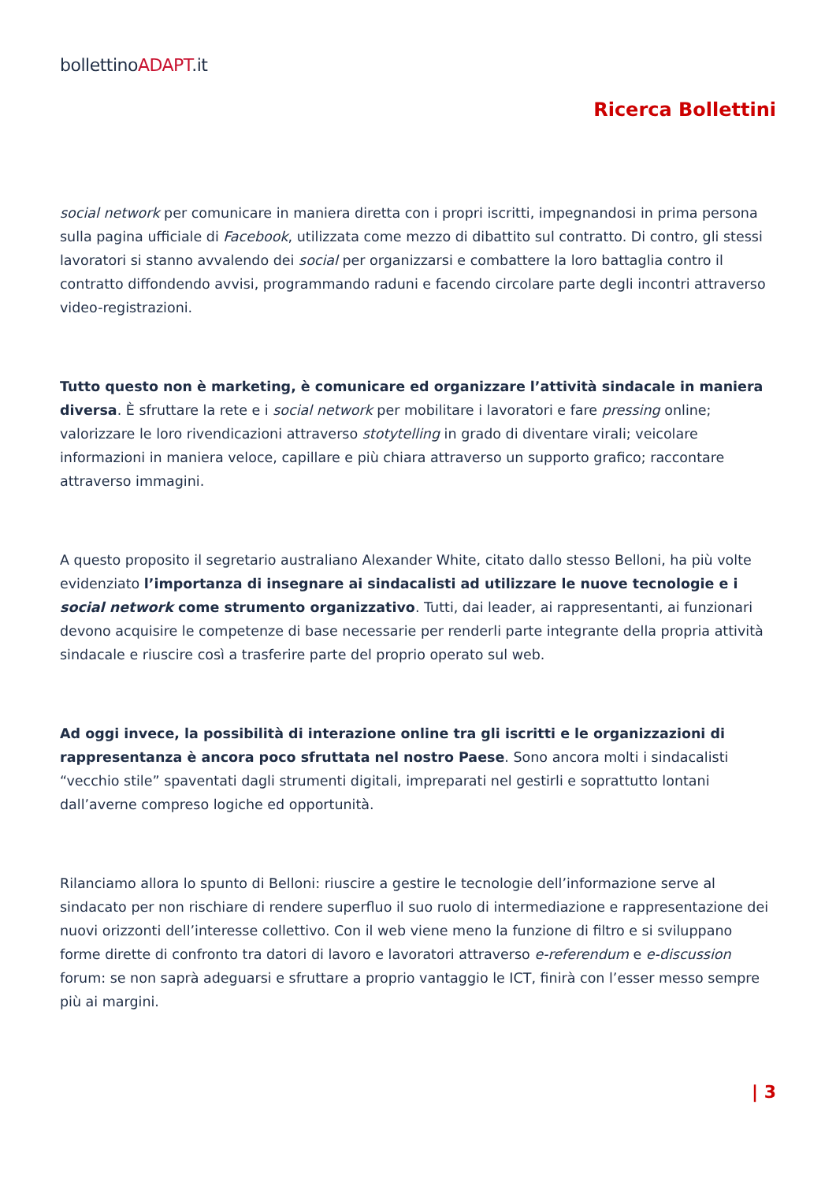bollettinoADAPT.it
Ricerca Bollettini
social network per comunicare in maniera diretta con i propri iscritti, impegnandosi in prima persona sulla pagina ufficiale di Facebook, utilizzata come mezzo di dibattito sul contratto. Di contro, gli stessi lavoratori si stanno avvalendo dei social per organizzarsi e combattere la loro battaglia contro il contratto diffondendo avvisi, programmando raduni e facendo circolare parte degli incontri attraverso video-registrazioni.
Tutto questo non è marketing, è comunicare ed organizzare l’attività sindacale in maniera diversa. È sfruttare la rete e i social network per mobilitare i lavoratori e fare pressing online; valorizzare le loro rivendicazioni attraverso stotytelling in grado di diventare virali; veicolare informazioni in maniera veloce, capillare e più chiara attraverso un supporto grafico; raccontare attraverso immagini.
A questo proposito il segretario australiano Alexander White, citato dallo stesso Belloni, ha più volte evidenziato l’importanza di insegnare ai sindacalisti ad utilizzare le nuove tecnologie e i social network come strumento organizzativo. Tutti, dai leader, ai rappresentanti, ai funzionari devono acquisire le competenze di base necessarie per renderli parte integrante della propria attività sindacale e riuscire così a trasferire parte del proprio operato sul web.
Ad oggi invece, la possibilità di interazione online tra gli iscritti e le organizzazioni di rappresentanza è ancora poco sfruttata nel nostro Paese. Sono ancora molti i sindacalisti “vecchio stile” spaventati dagli strumenti digitali, impreparati nel gestirli e soprattutto lontani dall’averne compreso logiche ed opportunità.
Rilanciamo allora lo spunto di Belloni: riuscire a gestire le tecnologie dell’informazione serve al sindacato per non rischiare di rendere superfluo il suo ruolo di intermediazione e rappresentazione dei nuovi orizzonti dell’interesse collettivo. Con il web viene meno la funzione di filtro e si sviluppano forme dirette di confronto tra datori di lavoro e lavoratori attraverso e-referendum e e-discussion forum: se non saprà adeguarsi e sfruttare a proprio vantaggio le ICT, finirà con l’esser messo sempre più ai margini.
| 3